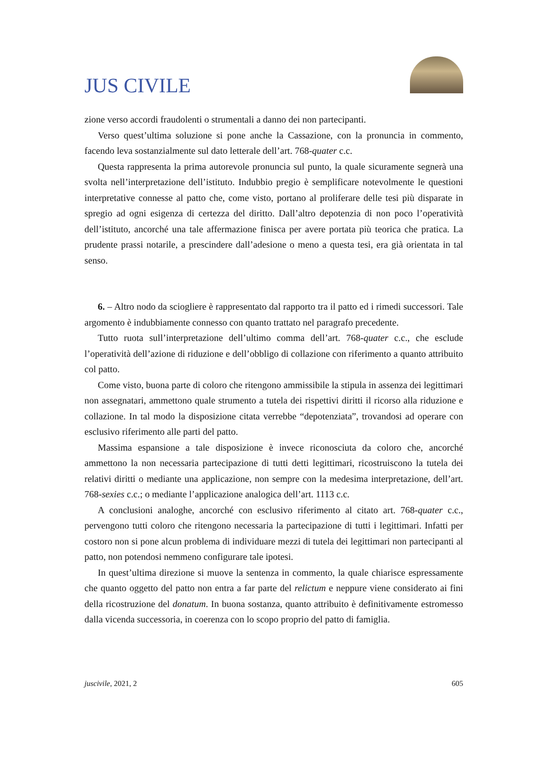JUS CIVILE
zione verso accordi fraudolenti o strumentali a danno dei non partecipanti.
Verso quest’ultima soluzione si pone anche la Cassazione, con la pronuncia in commento, facendo leva sostanzialmente sul dato letterale dell’art. 768-quater c.c.
Questa rappresenta la prima autorevole pronuncia sul punto, la quale sicuramente segnerà una svolta nell’interpretazione dell’istituto. Indubbio pregio è semplificare notevolmente le questioni interpretative connesse al patto che, come visto, portano al proliferare delle tesi più disparate in spregio ad ogni esigenza di certezza del diritto. Dall’altro depotenzia di non poco l’operatività dell’istituto, ancorché una tale affermazione finisca per avere portata più teorica che pratica. La prudente prassi notarile, a prescindere dall’adesione o meno a questa tesi, era già orientata in tal senso.
6. – Altro nodo da sciogliere è rappresentato dal rapporto tra il patto ed i rimedi successori. Tale argomento è indubbiamente connesso con quanto trattato nel paragrafo precedente.
Tutto ruota sull’interpretazione dell’ultimo comma dell’art. 768-quater c.c., che esclude l’operatività dell’azione di riduzione e dell’obbligo di collazione con riferimento a quanto attribuito col patto.
Come visto, buona parte di coloro che ritengono ammissibile la stipula in assenza dei legittimari non assegnatari, ammettono quale strumento a tutela dei rispettivi diritti il ricorso alla riduzione e collazione. In tal modo la disposizione citata verrebbe “depotenziata”, trovandosi ad operare con esclusivo riferimento alle parti del patto.
Massima espansione a tale disposizione è invece riconosciuta da coloro che, ancorché ammettono la non necessaria partecipazione di tutti detti legittimari, ricostruiscono la tutela dei relativi diritti o mediante una applicazione, non sempre con la medesima interpretazione, dell’art. 768-sexies c.c.; o mediante l’applicazione analogica dell’art. 1113 c.c.
A conclusioni analoghe, ancorché con esclusivo riferimento al citato art. 768-quater c.c., pervengono tutti coloro che ritengono necessaria la partecipazione di tutti i legittimari. Infatti per costoro non si pone alcun problema di individuare mezzi di tutela dei legittimari non partecipanti al patto, non potendosi nemmeno configurare tale ipotesi.
In quest’ultima direzione si muove la sentenza in commento, la quale chiarisce espressamente che quanto oggetto del patto non entra a far parte del relictum e neppure viene considerato ai fini della ricostruzione del donatum. In buona sostanza, quanto attribuito è definitivamente estromesso dalla vicenda successoria, in coerenza con lo scopo proprio del patto di famiglia.
juscivile, 2021, 2 605